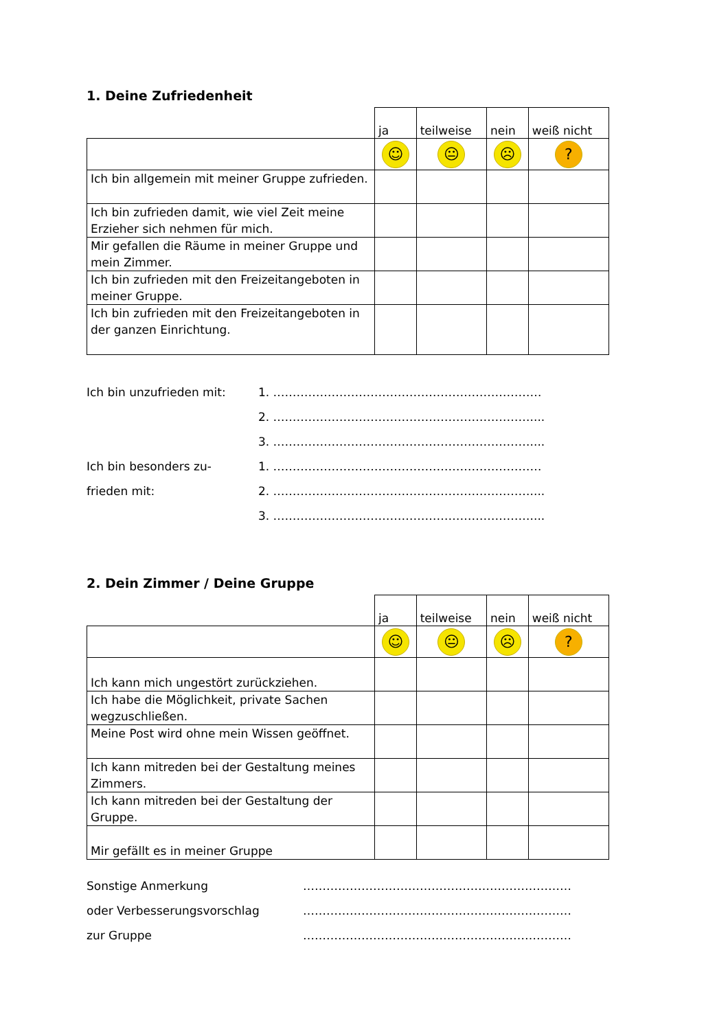1. Deine Zufriedenheit
| | ja | teilweise | nein | weiß nicht |
| | ☺ | 😐 | ☹ | ? |
| Ich bin allgemein mit meiner Gruppe zufrieden. | | | | |
| Ich bin zufrieden damit, wie viel Zeit meine Erzieher sich nehmen für mich. | | | | |
| Mir gefallen die Räume in meiner Gruppe und mein Zimmer. | | | | |
| Ich bin zufrieden mit den Freizeitangeboten in meiner Gruppe. | | | | |
| Ich bin zufrieden mit den Freizeitangeboten in der ganzen Einrichtung. | | | | |
Ich bin unzufrieden mit: 1. ……………………………………………………………
2. …………………………………………………………....
3. …………………………………………………………....
Ich bin besonders zu- 1. ……………………………………………………………
frieden mit: 2. …………………………………………………………....
3. …………………………………………………………....
2. Dein Zimmer / Deine Gruppe
| | ja | teilweise | nein | weiß nicht |
| | ☺ | 😐 | ☹ | ? |
| Ich kann mich ungestört zurückziehen. | | | | |
| Ich habe die Möglichkeit, private Sachen wegzuschließen. | | | | |
| Meine Post wird ohne mein Wissen geöffnet. | | | | |
| Ich kann mitreden bei der Gestaltung meines Zimmers. | | | | |
| Ich kann mitreden bei der Gestaltung der Gruppe. | | | | |
| Mir gefällt es in meiner Gruppe | | | | |
Sonstige Anmerkung ……………………………………………………………
oder Verbesserungsvorschlag ……………………………………………………………
zur Gruppe ……………………………………………………………